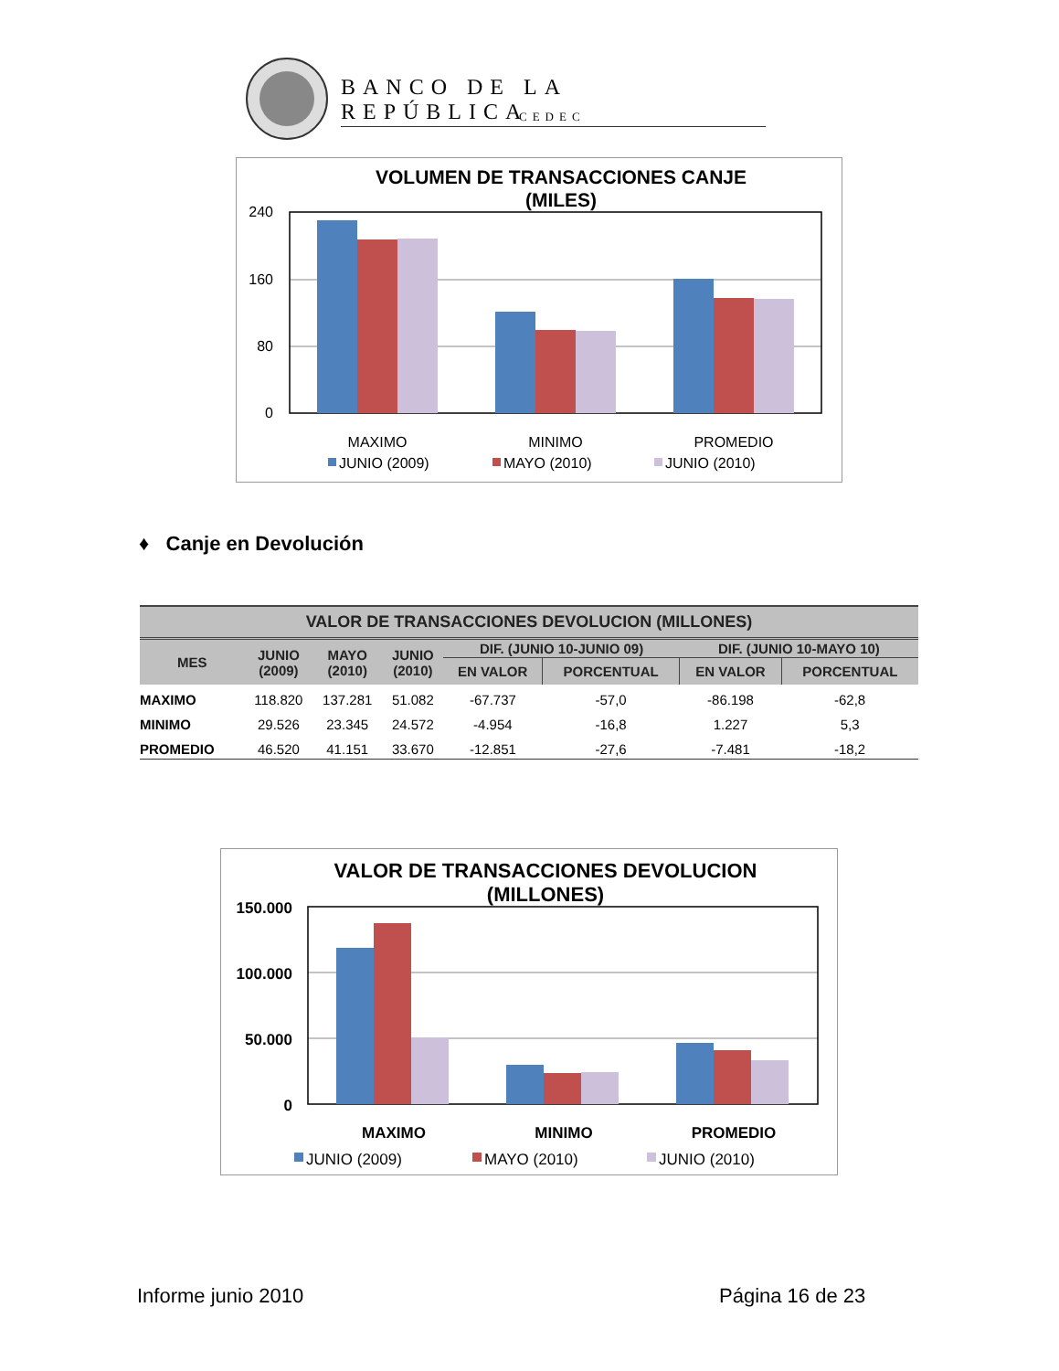BANCO DE LA REPÚBLICA
CEDEC
VOLUMEN DE TRANSACCIONES CANJE
(MILES)
240
160
80
0
MAXIMO
MINIMO
PROMEDIO
JUNIO (2009)
MAYO (2010)
JUNIO (2010)
♦ Canje en Devolución
| VALOR DE TRANSACCIONES DEVOLUCION (MILLONES) | | | | | | | |
| --- | --- | --- | --- | --- | --- | --- | --- |
| MES | JUNIO (2009) | MAYO (2010) | JUNIO (2010) | DIF. (JUNIO 10-JUNIO 09) | | DIF. (JUNIO 10-MAYO 10) | |
| | | | | EN VALOR | PORCENTUAL | EN VALOR | PORCENTUAL |
| MAXIMO | 118.820 | 137.281 | 51.082 | -67.737 | -57,0 | -86.198 | -62,8 |
| MINIMO | 29.526 | 23.345 | 24.572 | -4.954 | -16,8 | 1.227 | 5,3 |
| PROMEDIO | 46.520 | 41.151 | 33.670 | -12.851 | -27,6 | -7.481 | -18,2 |
VALOR DE TRANSACCIONES DEVOLUCION
(MILLONES)
150.000
100.000
50.000
0
MAXIMO
MINIMO
PROMEDIO
JUNIO (2009)
MAYO (2010)
JUNIO (2010)
Informe junio 2010 Página 16 de 23